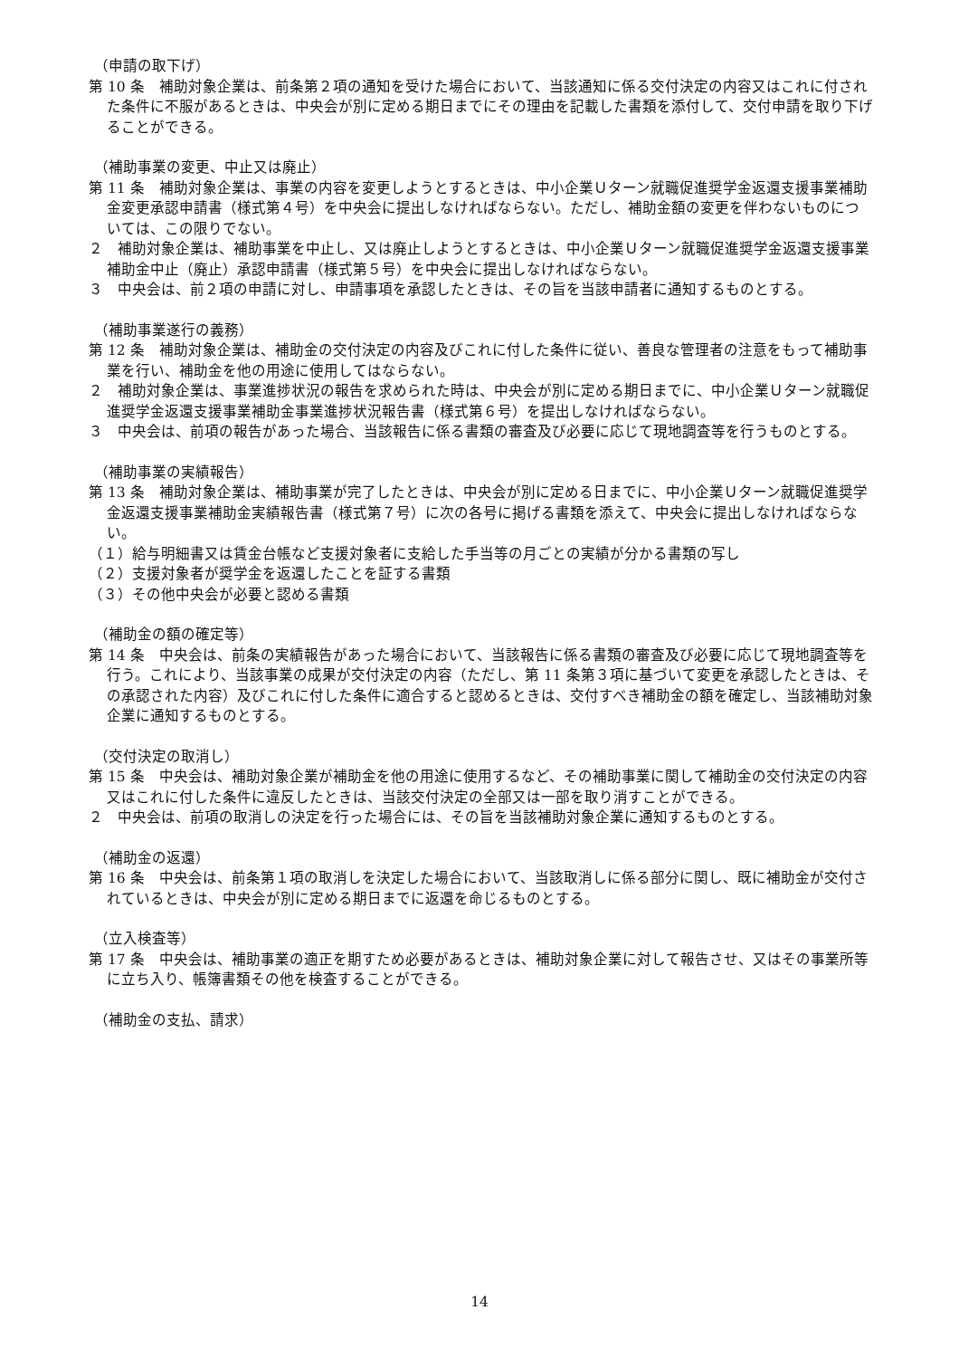（申請の取下げ）
第 10 条　補助対象企業は、前条第２項の通知を受けた場合において、当該通知に係る交付決定の内容又はこれに付された条件に不服があるときは、中央会が別に定める期日までにその理由を記載した書類を添付して、交付申請を取り下げることができる。
（補助事業の変更、中止又は廃止）
第 11 条　補助対象企業は、事業の内容を変更しようとするときは、中小企業Ｕターン就職促進奨学金返還支援事業補助金変更承認申請書（様式第４号）を中央会に提出しなければならない。ただし、補助金額の変更を伴わないものについては、この限りでない。
２　補助対象企業は、補助事業を中止し、又は廃止しようとするときは、中小企業Ｕターン就職促進奨学金返還支援事業補助金中止（廃止）承認申請書（様式第５号）を中央会に提出しなければならない。
３　中央会は、前２項の申請に対し、申請事項を承認したときは、その旨を当該申請者に通知するものとする。
（補助事業遂行の義務）
第 12 条　補助対象企業は、補助金の交付決定の内容及びこれに付した条件に従い、善良な管理者の注意をもって補助事業を行い、補助金を他の用途に使用してはならない。
２　補助対象企業は、事業進捗状況の報告を求められた時は、中央会が別に定める期日までに、中小企業Ｕターン就職促進奨学金返還支援事業補助金事業進捗状況報告書（様式第６号）を提出しなければならない。
３　中央会は、前項の報告があった場合、当該報告に係る書類の審査及び必要に応じて現地調査等を行うものとする。
（補助事業の実績報告）
第 13 条　補助対象企業は、補助事業が完了したときは、中央会が別に定める日までに、中小企業Ｕターン就職促進奨学金返還支援事業補助金実績報告書（様式第７号）に次の各号に掲げる書類を添えて、中央会に提出しなければならない。
（１）給与明細書又は賃金台帳など支援対象者に支給した手当等の月ごとの実績が分かる書類の写し
（２）支援対象者が奨学金を返還したことを証する書類
（３）その他中央会が必要と認める書類
（補助金の額の確定等）
第 14 条　中央会は、前条の実績報告があった場合において、当該報告に係る書類の審査及び必要に応じて現地調査等を行う。これにより、当該事業の成果が交付決定の内容（ただし、第 11 条第３項に基づいて変更を承認したときは、その承認された内容）及びこれに付した条件に適合すると認めるときは、交付すべき補助金の額を確定し、当該補助対象企業に通知するものとする。
（交付決定の取消し）
第 15 条　中央会は、補助対象企業が補助金を他の用途に使用するなど、その補助事業に関して補助金の交付決定の内容又はこれに付した条件に違反したときは、当該交付決定の全部又は一部を取り消すことができる。
２　中央会は、前項の取消しの決定を行った場合には、その旨を当該補助対象企業に通知するものとする。
（補助金の返還）
第 16 条　中央会は、前条第１項の取消しを決定した場合において、当該取消しに係る部分に関し、既に補助金が交付されているときは、中央会が別に定める期日までに返還を命じるものとする。
（立入検査等）
第 17 条　中央会は、補助事業の適正を期すため必要があるときは、補助対象企業に対して報告させ、又はその事業所等に立ち入り、帳簿書類その他を検査することができる。
（補助金の支払、請求）
14